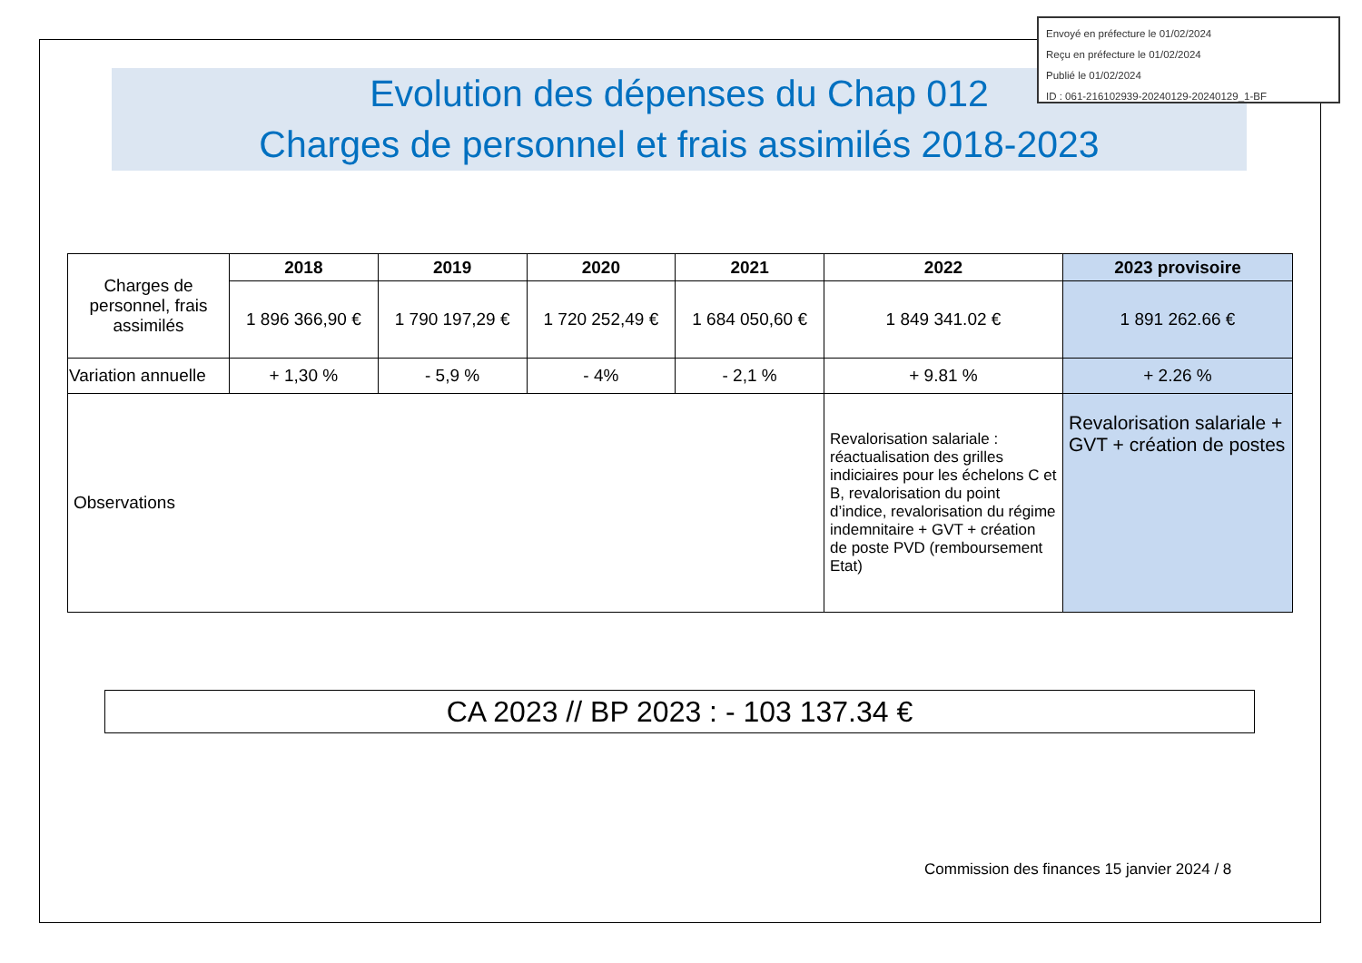Evolution des dépenses du Chap 012
Charges de personnel et frais assimilés 2018-2023
Envoyé en préfecture le 01/02/2024
Reçu en préfecture le 01/02/2024
Publié le 01/02/2024
ID : 061-216102939-20240129-20240129_1-BF
| Charges de personnel, frais assimilés | 2018 | 2019 | 2020 | 2021 | 2022 | 2023 provisoire |
| | 1 896 366,90 € | 1 790 197,29 € | 1 720 252,49 € | 1 684 050,60 € | 1 849 341.02 € | 1 891 262.66 € |
| Variation annuelle | + 1,30 % | - 5,9 % | - 4% | - 2,1 % | + 9.81 % | + 2.26 % |
| Observations | | | | | Revalorisation salariale : réactualisation des grilles indiciaires pour les échelons C et B, revalorisation du point d’indice, revalorisation du régime indemnitaire + GVT + création de poste PVD (remboursement Etat) | Revalorisation salariale + GVT + création de postes |
CA 2023 // BP 2023 : - 103 137.34 €
Commission des finances 15 janvier 2024 / 8